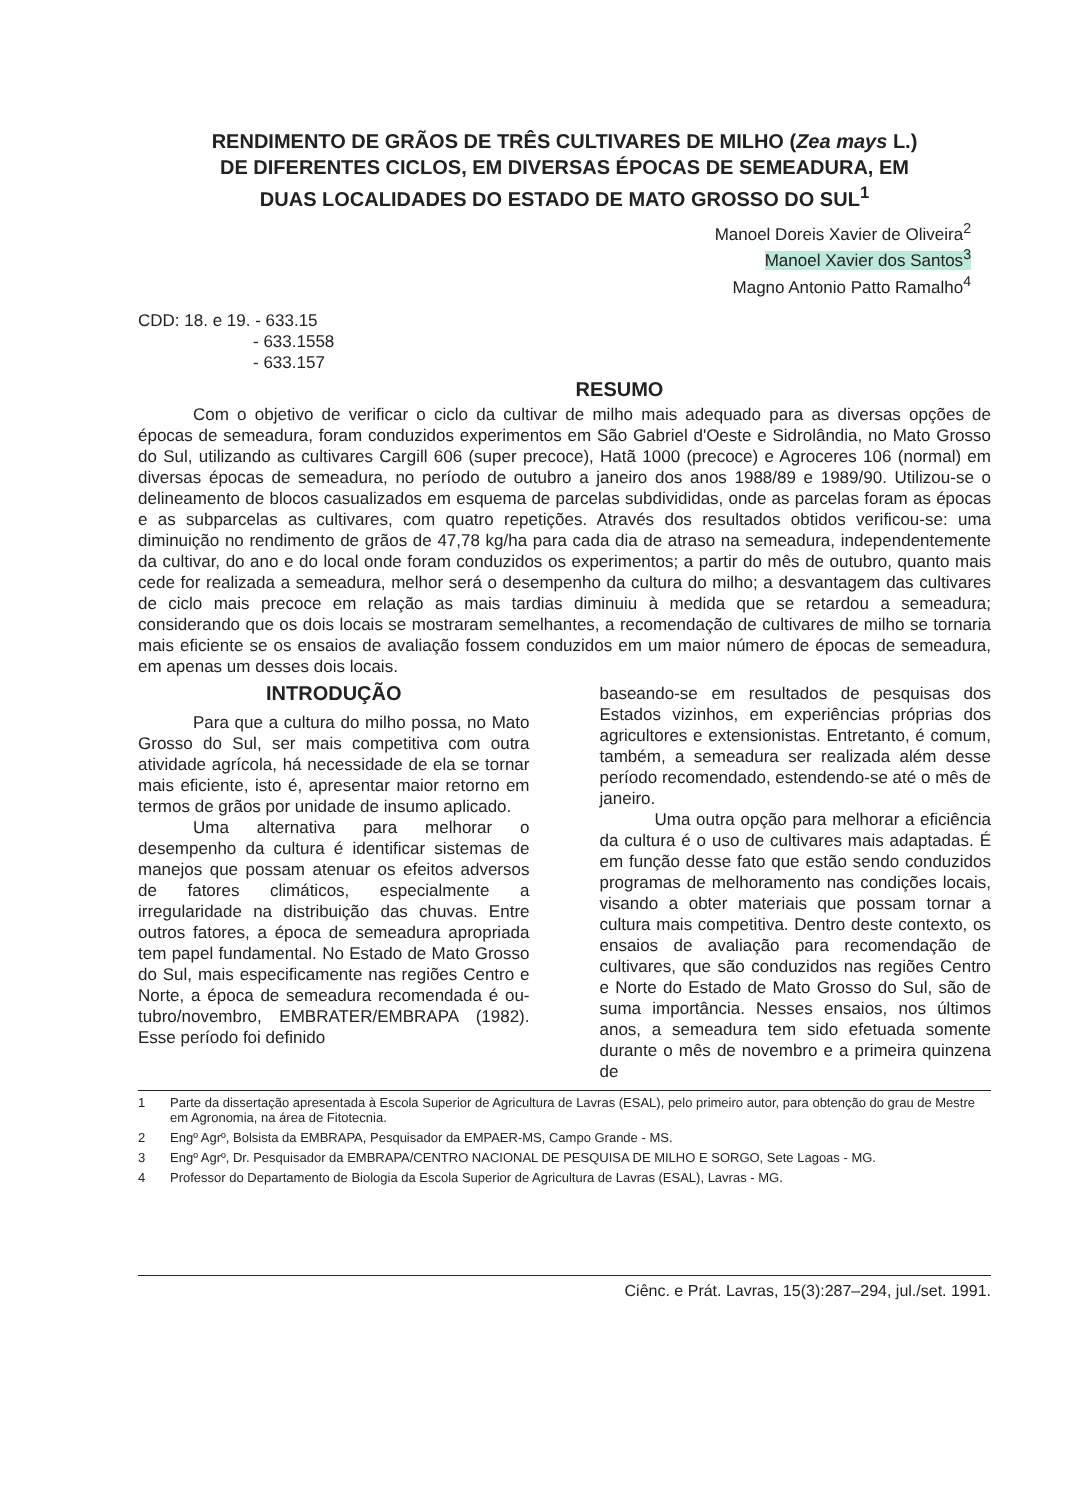RENDIMENTO DE GRÃOS DE TRÊS CULTIVARES DE MILHO (Zea mays L.)
DE DIFERENTES CICLOS, EM DIVERSAS ÉPOCAS DE SEMEADURA, EM
DUAS LOCALIDADES DO ESTADO DE MATO GROSSO DO SUL<sup>1</sup>
Manoel Doreis Xavier de Oliveira<sup>2</sup>
Manoel Xavier dos Santos<sup>3</sup>
Magno Antonio Patto Ramalho<sup>4</sup>
CDD: 18. e 19. - 633.15
- 633.1558
- 633.157
RESUMO
Com o objetivo de verificar o ciclo da cultivar de milho mais adequado para as diversas opções de épocas de semeadura, foram conduzidos experimentos em São Gabriel d'Oeste e Sidrolândia, no Mato Grosso do Sul, utilizando as cultivares Cargill 606 (super precoce), Hatã 1000 (precoce) e Agroceres 106 (normal) em diversas épocas de semeadura, no período de outubro a janeiro dos anos 1988/89 e 1989/90. Utilizou-se o delineamento de blocos casualizados em esquema de parcelas subdivididas, onde as parcelas foram as épocas e as subparcelas as cultivares, com quatro repetições. Através dos resultados obtidos verificou-se: uma diminuição no rendimento de grãos de 47,78 kg/ha para cada dia de atraso na semeadura, independentemente da cultivar, do ano e do local onde foram conduzidos os experimentos; a partir do mês de outubro, quanto mais cede for realizada a semeadura, melhor será o desempenho da cultura do milho; a desvantagem das cultivares de ciclo mais precoce em relação as mais tardias diminuiu à medida que se retardou a semeadura; considerando que os dois locais se mostraram semelhantes, a recomendação de cultivares de milho se tornaria mais eficiente se os ensaios de avaliação fossem conduzidos em um maior número de épocas de semeadura, em apenas um desses dois locais.
INTRODUÇÃO
Para que a cultura do milho possa, no Mato Grosso do Sul, ser mais competitiva com outra atividade agrícola, há necessidade de ela se tornar mais eficiente, isto é, apresentar maior retorno em termos de grãos por unidade de insumo aplicado.
Uma alternativa para melhorar o desempenho da cultura é identificar sistemas de manejos que possam atenuar os efeitos adversos de fatores climáticos, especialmente a irregularidade na distribuição das chuvas. Entre outros fatores, a época de semeadura apropriada tem papel fundamental. No Estado de Mato Grosso do Sul, mais especificamente nas regiões Centro e Norte, a época de semeadura recomendada é ou-tubro/novembro, EMBRATER/EMBRAPA (1982). Esse período foi definido
baseando-se em resultados de pesquisas dos Estados vizinhos, em experiências próprias dos agricultores e extensionistas. Entretanto, é comum, também, a semeadura ser realizada além desse período recomendado, estendendo-se até o mês de janeiro.
Uma outra opção para melhorar a eficiência da cultura é o uso de cultivares mais adaptadas. É em função desse fato que estão sendo conduzidos programas de melhoramento nas condições locais, visando a obter materiais que possam tornar a cultura mais competitiva. Dentro deste contexto, os ensaios de avaliação para recomendação de cultivares, que são conduzidos nas regiões Centro e Norte do Estado de Mato Grosso do Sul, são de suma importância. Nesses ensaios, nos últimos anos, a semeadura tem sido efetuada somente durante o mês de novembro e a primeira quinzena de
1 Parte da dissertação apresentada à Escola Superior de Agricultura de Lavras (ESAL), pelo primeiro autor, para obtenção do grau de Mestre em Agronomia, na área de Fitotecnia.
2 Engº Agrº, Bolsista da EMBRAPA, Pesquisador da EMPAER-MS, Campo Grande - MS.
3 Engº Agrº, Dr. Pesquisador da EMBRAPA/CENTRO NACIONAL DE PESQUISA DE MILHO E SORGO, Sete Lagoas - MG.
4 Professor do Departamento de Biologia da Escola Superior de Agricultura de Lavras (ESAL), Lavras - MG.
Ciênc. e Prát. Lavras, 15(3):287–294, jul./set. 1991.